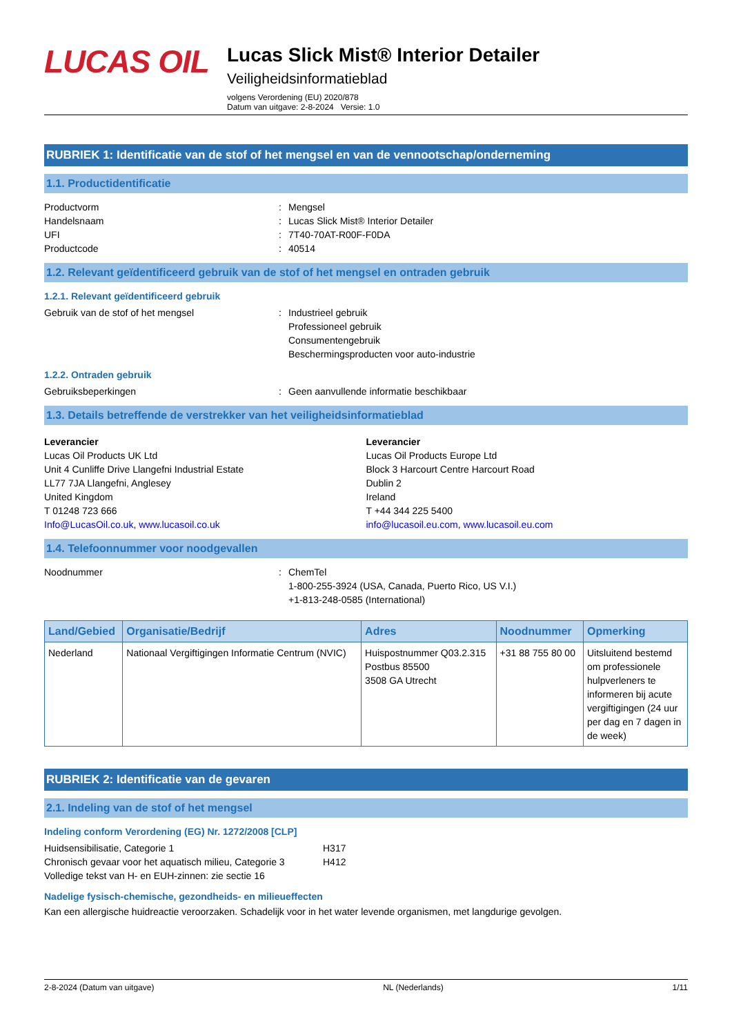LUCAS OIL
Lucas Slick Mist® Interior Detailer
Veiligheidsinformatieblad
volgens Verordening (EU) 2020/878
Datum van uitgave: 2-8-2024 Versie: 1.0
RUBRIEK 1: Identificatie van de stof of het mengsel en van de vennootschap/onderneming
1.1. Productidentificatie
Productvorm: Mengsel
Handelsnaam: Lucas Slick Mist® Interior Detailer
UFI: 7T40-70AT-R00F-F0DA
Productcode: 40514
1.2. Relevant geïdentificeerd gebruik van de stof of het mengsel en ontraden gebruik
1.2.1. Relevant geïdentificeerd gebruik
Gebruik van de stof of het mengsel: Industrieel gebruik
Professioneel gebruik
Consumentengebruik
Beschermingsproducten voor auto-industrie
1.2.2. Ontraden gebruik
Gebruiksbeperkingen: Geen aanvullende informatie beschikbaar
1.3. Details betreffende de verstrekker van het veiligheidsinformatieblad
Leverancier
Lucas Oil Products UK Ltd
Unit 4 Cunliffe Drive Llangefni Industrial Estate
LL77 7JA Llangefni, Anglesey
United Kingdom
T 01248 723 666
Info@LucasOil.co.uk, www.lucasoil.co.uk
Leverancier
Lucas Oil Products Europe Ltd
Block 3 Harcourt Centre Harcourt Road
Dublin 2
Ireland
T +44 344 225 5400
info@lucasoil.eu.com, www.lucasoil.eu.com
1.4. Telefoonnummer voor noodgevallen
Noodnummer: ChemTel
1-800-255-3924 (USA, Canada, Puerto Rico, US V.I.)
+1-813-248-0585 (International)
| Land/Gebied | Organisatie/Bedrijf | Adres | Noodnummer | Opmerking |
| --- | --- | --- | --- | --- |
| Nederland | Nationaal Vergiftigingen Informatie Centrum (NVIC) | Huispostnummer Q03.2.315 Postbus 85500 3508 GA Utrecht | +31 88 755 80 00 | Uitsluitend bestemd om professionele hulpverleners te informeren bij acute vergiftigingen (24 uur per dag en 7 dagen in de week) |
RUBRIEK 2: Identificatie van de gevaren
2.1. Indeling van de stof of het mengsel
Indeling conform Verordening (EG) Nr. 1272/2008 [CLP]
Huidsensibilisatie, Categorie 1 H317
Chronisch gevaar voor het aquatisch milieu, Categorie 3 H412
Volledige tekst van H- en EUH-zinnen: zie sectie 16
Nadelige fysisch-chemische, gezondheids- en milieueffecten
Kan een allergische huidreactie veroorzaken. Schadelijk voor in het water levende organismen, met langdurige gevolgen.
2-8-2024 (Datum van uitgave) NL (Nederlands) 1/11